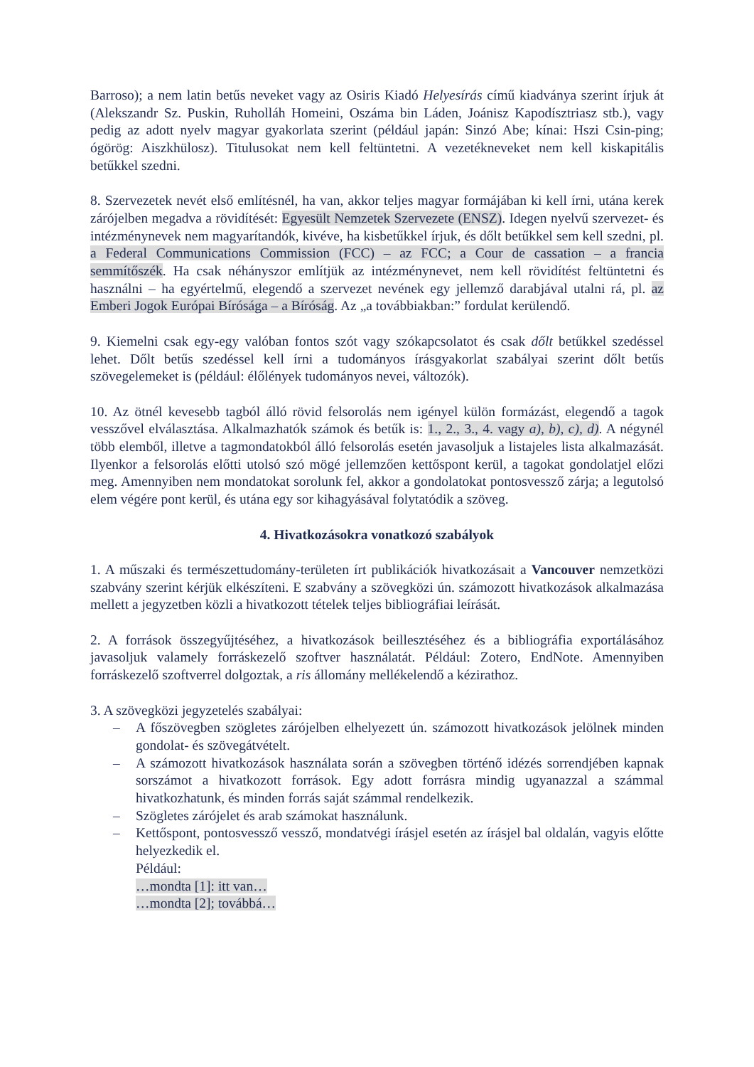Barroso); a nem latin betűs neveket vagy az Osiris Kiadó Helyesírás című kiadványa szerint írjuk át (Alekszandr Sz. Puskin, Ruholláh Homeini, Oszáma bin Láden, Joánisz Kapodísztriasz stb.), vagy pedig az adott nyelv magyar gyakorlata szerint (például japán: Sinzó Abe; kínai: Hszi Csin-ping; ógörög: Aiszkhülosz). Titulusokat nem kell feltüntetni. A vezetékneveket nem kell kiskapitális betűkkel szedni.
8. Szervezetek nevét első említésnél, ha van, akkor teljes magyar formájában ki kell írni, utána kerek zárójelben megadva a rövidítését: Egyesült Nemzetek Szervezete (ENSZ). Idegen nyelvű szervezet- és intézménynevek nem magyarítandók, kivéve, ha kisbetűkkel írjuk, és dőlt betűkkel sem kell szedni, pl. a Federal Communications Commission (FCC) – az FCC; a Cour de cassation – a francia semmítőszék. Ha csak néhányszor említjük az intézménynevet, nem kell rövidítést feltüntetni és használni – ha egyértelmű, elegendő a szervezet nevének egy jellemző darabjával utalni rá, pl. az Emberi Jogok Európai Bírósága – a Bíróság. Az „a továbbiakban:” fordulat kerülendő.
9. Kiemelni csak egy-egy valóban fontos szót vagy szókapcsolatot és csak dőlt betűkkel szedéssel lehet. Dőlt betűs szedéssel kell írni a tudományos írásgyakorlat szabályai szerint dőlt betűs szövegelemeket is (például: élőlények tudományos nevei, változók).
10. Az ötnél kevesebb tagból álló rövid felsorolás nem igényel külön formázást, elegendő a tagok vesszővel elválasztása. Alkalmazhatók számok és betűk is: 1., 2., 3., 4. vagy a), b), c), d). A négynél több elemből, illetve a tagmondatokból álló felsorolás esetén javasoljuk a listajeles lista alkalmazását. Ilyenkor a felsorolás előtti utolsó szó mögé jellemzően kettőspont kerül, a tagokat gondolatjel előzi meg. Amennyiben nem mondatokat sorolunk fel, akkor a gondolatokat pontosvessző zárja; a legutolsó elem végére pont kerül, és utána egy sor kihagyásával folytatódik a szöveg.
4. Hivatkozásokra vonatkozó szabályok
1. A műszaki és természettudomány-területen írt publikációk hivatkozásait a Vancouver nemzetközi szabvány szerint kérjük elkészíteni. E szabvány a szövegközi ún. számozott hivatkozások alkalmazása mellett a jegyzetben közli a hivatkozott tételek teljes bibliográfiai leírását.
2. A források összegyűjtéséhez, a hivatkozások beillesztéséhez és a bibliográfia exportálásához javasoljuk valamely forráskezelő szoftver használatát. Például: Zotero, EndNote. Amennyiben forráskezelő szoftverrel dolgoztak, a ris állomány mellékelendő a kézirathoz.
3. A szövegközi jegyzetelés szabályai:
– A főszövegben szögletes zárójelben elhelyezett ún. számozott hivatkozások jelölnek minden gondolat- és szövegátvételt.
– A számozott hivatkozások használata során a szövegben történő idézés sorrendjében kapnak sorszámot a hivatkozott források. Egy adott forrásra mindig ugyanazzal a számmal hivatkozhatunk, és minden forrás saját számmal rendelkezik.
– Szögletes zárójelet és arab számokat használunk.
– Kettőspont, pontosvessző vessző, mondatvégi írásjel esetén az írásjel bal oldalán, vagyis előtte helyezkedik el.
Például:
…mondta [1]: itt van…
…mondta [2]; továbbá…